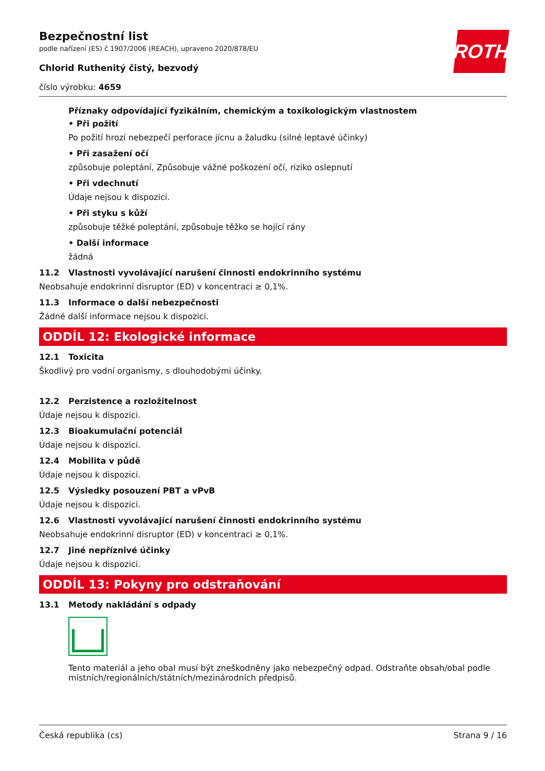ROTH
Bezpečnostní list
podle nařízení (ES) č.1907/2006 (REACH), upraveno 2020/878/EU
Chlorid Ruthenitý čistý, bezvodý
číslo výrobku: 4659
Příznaky odpovídající fyzikálním, chemickým a toxikologickým vlastnostem
• Při požití
Po požití hrozí nebezpečí perforace jícnu a žaludku (silné leptavé účinky)
• Při zasažení očí
způsobuje poleptání, Způsobuje vážné poškození očí, riziko oslepnutí
• Při vdechnutí
Údaje nejsou k dispozici.
• Při styku s kůží
způsobuje těžké poleptání, způsobuje těžko se hojící rány
• Další informace
žádná
11.2 Vlastnosti vyvolávající narušení činnosti endokrinního systému
Neobsahuje endokrinní disruptor (ED) v koncentraci ≥ 0,1%.
11.3 Informace o další nebezpečnosti
Žádné další informace nejsou k dispozici.
ODDÍL 12: Ekologické informace
12.1 Toxicita
Škodlivý pro vodní organismy, s dlouhodobými účinky.
12.2 Perzistence a rozložitelnost
Údaje nejsou k dispozici.
12.3 Bioakumulační potenciál
Údaje nejsou k dispozici.
12.4 Mobilita v půdě
Údaje nejsou k dispozici.
12.5 Výsledky posouzení PBT a vPvB
Údaje nejsou k dispozici.
12.6 Vlastnosti vyvolávající narušení činnosti endokrinního systému
Neobsahuje endokrinní disruptor (ED) v koncentraci ≥ 0,1%.
12.7 Jiné nepříznivé účinky
Údaje nejsou k dispozici.
ODDÍL 13: Pokyny pro odstraňování
13.1 Metody nakládání s odpady
Tento materiál a jeho obal musí být zneškodněny jako nebezpečný odpad. Odstraňte obsah/obal podle místních/regionálních/státních/mezinárodních předpisů.
Česká republika (cs) Strana 9 / 16